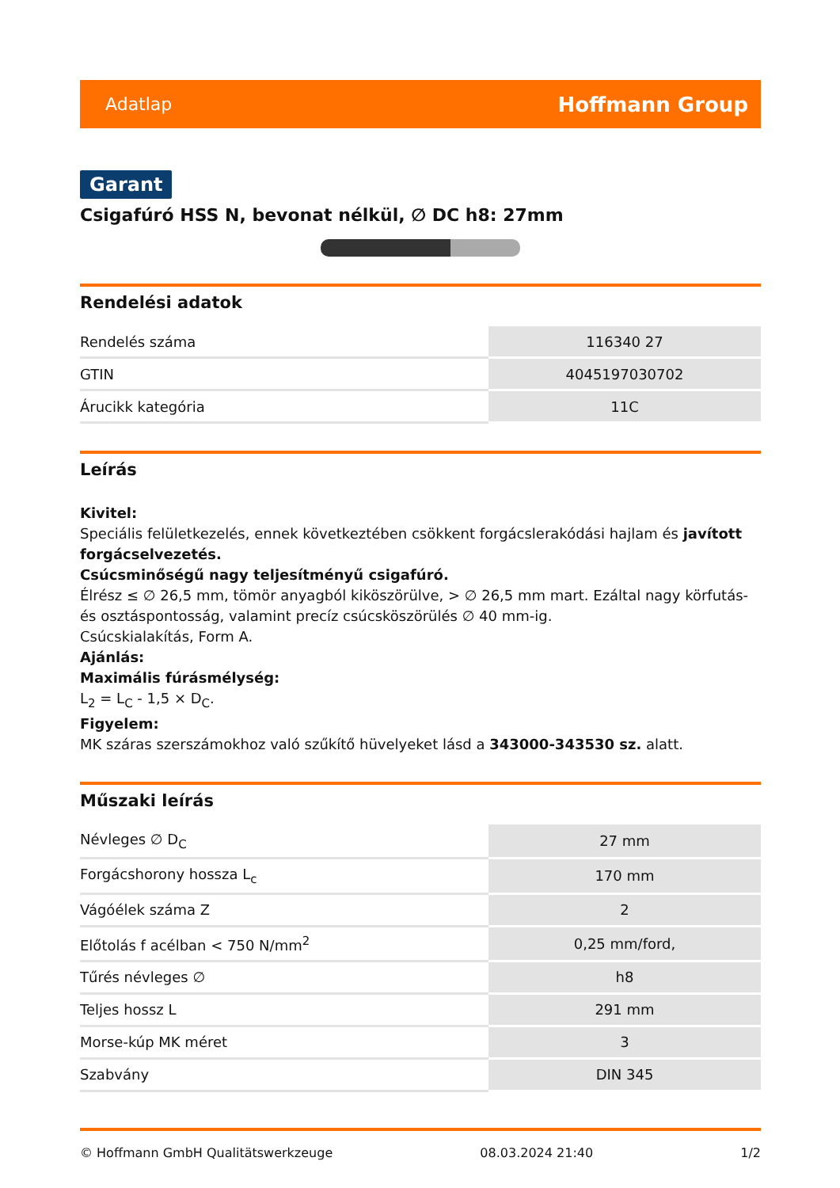Adatlap Hoffmann Group
Garant
Csigafúró HSS N, bevonat nélkül, ∅ DC h8: 27mm
Rendelési adatok
| Rendelés száma | 116340 27 |
| GTIN | 4045197030702 |
| Árucikk kategória | 11C |
Leírás
Kivitel:
Speciális felületkezelés, ennek következtében csökkent forgácslerakódási hajlam és javított forgácselvezetés.
Csúcsminőségű nagy teljesítményű csigafúró.
Élrész ≤ ∅ 26,5 mm, tömör anyagból kiköszörülve, > ∅ 26,5 mm mart. Ezáltal nagy körfutás- és osztáspontosság, valamint precíz csúcsköszörülés ∅ 40 mm-ig.
Csúcskialakítás, Form A.
Ajánlás:
Maximális fúrásmélység:
L<sub>2</sub> = L<sub>C</sub> - 1,5 × D<sub>C</sub>.
Figyelem:
MK száras szerszámokhoz való szűkítő hüvelyeket lásd a 343000-343530 sz. alatt.
Műszaki leírás
| Névleges ∅ D<sub>C</sub> | 27 mm |
| Forgácshorony hossza L<sub>c</sub> | 170 mm |
| Vágóélek száma Z | 2 |
| Előtolás f acélban < 750 N/mm<sup>2</sup> | 0,25 mm/ford, |
| Tűrés névleges ∅ | h8 |
| Teljes hossz L | 291 mm |
| Morse-kúp MK méret | 3 |
| Szabvány | DIN 345 |
© Hoffmann GmbH Qualitätswerkzeuge 08.03.2024 21:40 1/2